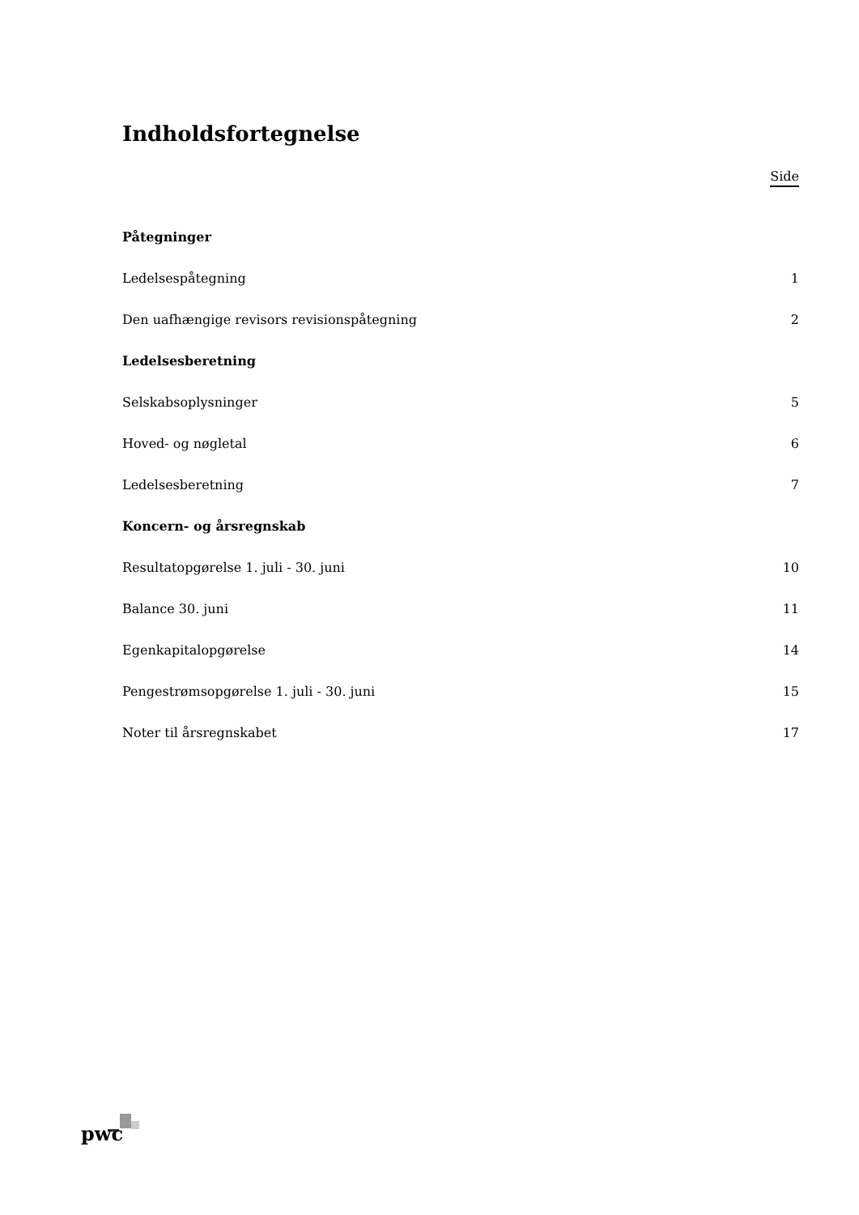Indholdsfortegnelse
Side
Påtegninger
Ledelsespåtegning 1
Den uafhængige revisors revisionspåtegning 2
Ledelsesberetning
Selskabsoplysninger 5
Hoved- og nøgletal 6
Ledelsesberetning 7
Koncern- og årsregnskab
Resultatopgørelse 1. juli - 30. juni 10
Balance 30. juni 11
Egenkapitalopgørelse 14
Pengestrømsopgørelse 1. juli - 30. juni 15
Noter til årsregnskabet 17
pwc